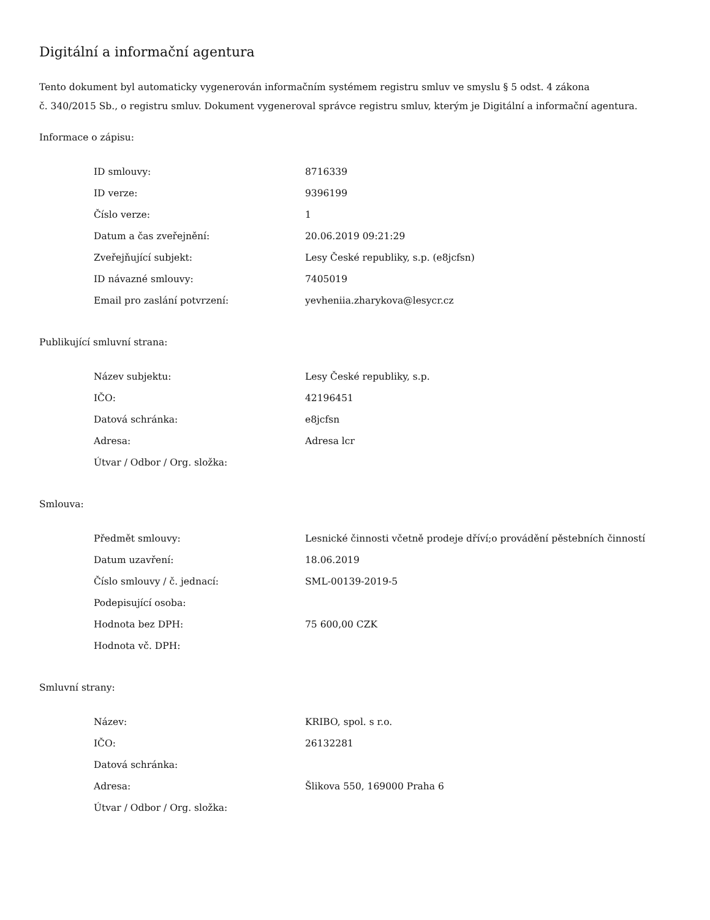Digitální a informační agentura
Tento dokument byl automaticky vygenerován informačním systémem registru smluv ve smyslu § 5 odst. 4 zákona
č. 340/2015 Sb., o registru smluv. Dokument vygeneroval správce registru smluv, kterým je Digitální a informační agentura.
Informace o zápisu:
| ID smlouvy: | 8716339 |
| ID verze: | 9396199 |
| Číslo verze: | 1 |
| Datum a čas zveřejnění: | 20.06.2019 09:21:29 |
| Zveřejňující subjekt: | Lesy České republiky, s.p. (e8jcfsn) |
| ID návazné smlouvy: | 7405019 |
| Email pro zaslání potvrzení: | yevheniia.zharykova@lesycr.cz |
Publikující smluvní strana:
| Název subjektu: | Lesy České republiky, s.p. |
| IČO: | 42196451 |
| Datová schránka: | e8jcfsn |
| Adresa: | Adresa lcr |
| Útvar / Odbor / Org. složka: | |
Smlouva:
| Předmět smlouvy: | Lesnické činnosti včetně prodeje dříví;o provádění pěstebních činností |
| Datum uzavření: | 18.06.2019 |
| Číslo smlouvy / č. jednací: | SML-00139-2019-5 |
| Podepisující osoba: | |
| Hodnota bez DPH: | 75 600,00 CZK |
| Hodnota vč. DPH: | |
Smluvní strany:
| Název: | KRIBO, spol. s r.o. |
| IČO: | 26132281 |
| Datová schránka: | |
| Adresa: | Šlikova 550, 169000 Praha 6 |
| Útvar / Odbor / Org. složka: | |